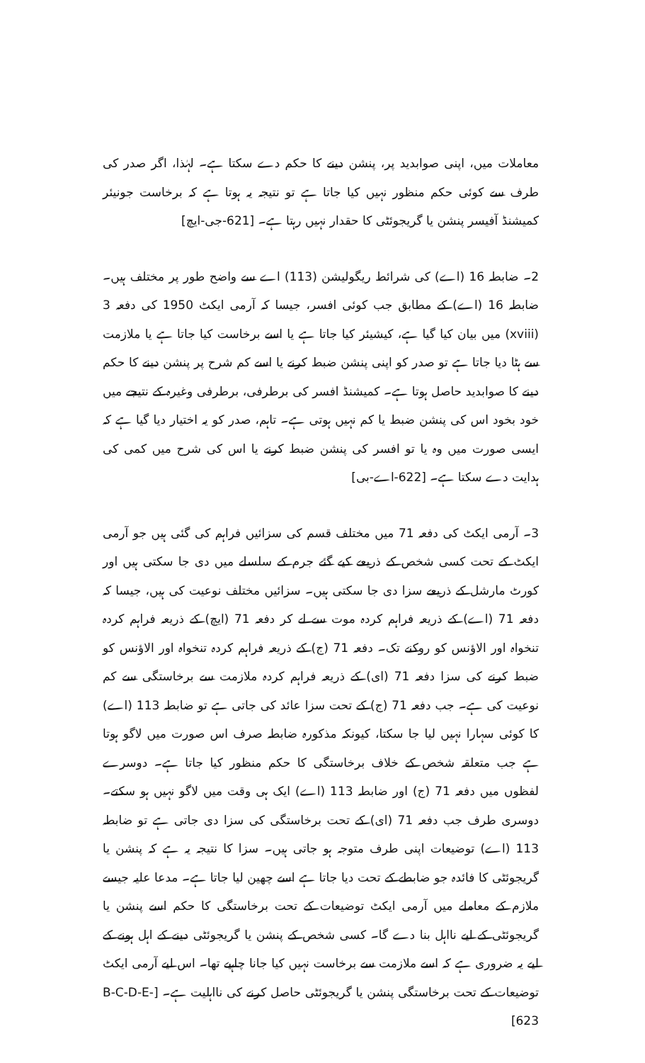معاملات میں، اپنی صوابدید پر، پنشن دینے کا حکم دے سکتا ہے۔ لہٰذا، اگر صدر کی طرف سے کوئی حکم منظور نہیں کیا جاتا ہے تو نتیجہ یہ ہوتا ہے کہ برخاست جونیئر کمیشنڈ آفیسر پنشن یا گریجوئٹی کا حقدار نہیں رہتا ہے۔ [621-جی-ایچ]
2۔ ضابطہ 16 (اے) کی شرائط ریگولیشن (113) اے سے واضح طور پر مختلف ہیں۔ ضابطہ 16 (اے) کے مطابق جب کوئی افسر، جیسا کہ آرمی ایکٹ 1950 کی دفعہ 3 (xviii) میں بیان کیا گیا ہے، کیشیئر کیا جاتا ہے یا اسے برخاست کیا جاتا ہے یا ملازمت سے ہٹا دیا جاتا ہے تو صدر کو اپنی پنشن ضبط کرنے یا اسے کم شرح پر پنشن دینے کا حکم دینے کا صوابدید حاصل ہوتا ہے۔ کمیشنڈ افسر کی برطرفی، برطرفی وغیرہ کے نتیجے میں خود بخود اس کی پنشن ضبط یا کم نہیں ہوتی ہے۔ تاہم، صدر کو یہ اختیار دیا گیا ہے کہ ایسی صورت میں وہ یا تو افسر کی پنشن ضبط کرنے یا اس کی شرح میں کمی کی ہدایت دے سکتا ہے۔ [622-اے-بی]
3۔ آرمی ایکٹ کی دفعہ 71 میں مختلف قسم کی سزائیں فراہم کی گئی ہیں جو آرمی ایکٹ کے تحت کسی شخص کے ذریعے کیے گئے جرم کے سلسلے میں دی جا سکتی ہیں اور کورٹ مارشل کے ذریعے سزا دی جا سکتی ہیں۔ سزائیں مختلف نوعیت کی ہیں، جیسا کہ دفعہ 71 (اے) کے ذریعہ فراہم کردہ موت سے لے کر دفعہ 71 (ایچ) کے ذریعہ فراہم کردہ تنخواہ اور الاؤنس کو روکنے تک۔ دفعہ 71 (ج) کے ذریعہ فراہم کردہ تنخواہ اور الاؤنس کو ضبط کرنے کی سزا دفعہ 71 (ای) کے ذریعہ فراہم کردہ ملازمت سے برخاستگی سے کم نوعیت کی ہے۔ جب دفعہ 71 (ج) کے تحت سزا عائد کی جاتی ہے تو ضابطہ 113 (اے) کا کوئی سہارا نہیں لیا جا سکتا، کیونکہ مذکورہ ضابطہ صرف اس صورت میں لاگو ہوتا ہے جب متعلقہ شخص کے خلاف برخاستگی کا حکم منظور کیا جاتا ہے۔ دوسرے لفظوں میں دفعہ 71 (ج) اور ضابطہ 113 (اے) ایک ہی وقت میں لاگو نہیں ہو سکتے۔ دوسری طرف جب دفعہ 71 (ای) کے تحت برخاستگی کی سزا دی جاتی ہے تو ضابطہ 113 (اے) توضیعات اپنی طرف متوجہ ہو جاتی ہیں۔ سزا کا نتیجہ یہ ہے کہ پنشن یا گریجوئٹی کا فائدہ جو ضابطے کے تحت دیا جاتا ہے اسے چھین لیا جاتا ہے۔ مدعا علیہ جیسے ملازم کے معاملے میں آرمی ایکٹ توضیعات کے تحت برخاستگی کا حکم اسے پنشن یا گریجوئٹی کے لیے نااہل بنا دے گا۔ کسی شخص کے پنشن یا گریجوئٹی دینے کے اہل ہونے کے لیے یہ ضروری ہے کہ اسے ملازمت سے برخاست نہیں کیا جانا چاہیے تھا۔ اس لیے آرمی ایکٹ توضیعات کے تحت برخاستگی پنشن یا گریجوئٹی حاصل کرنے کی نااہلیت ہے۔ [B-C-D-E-623]